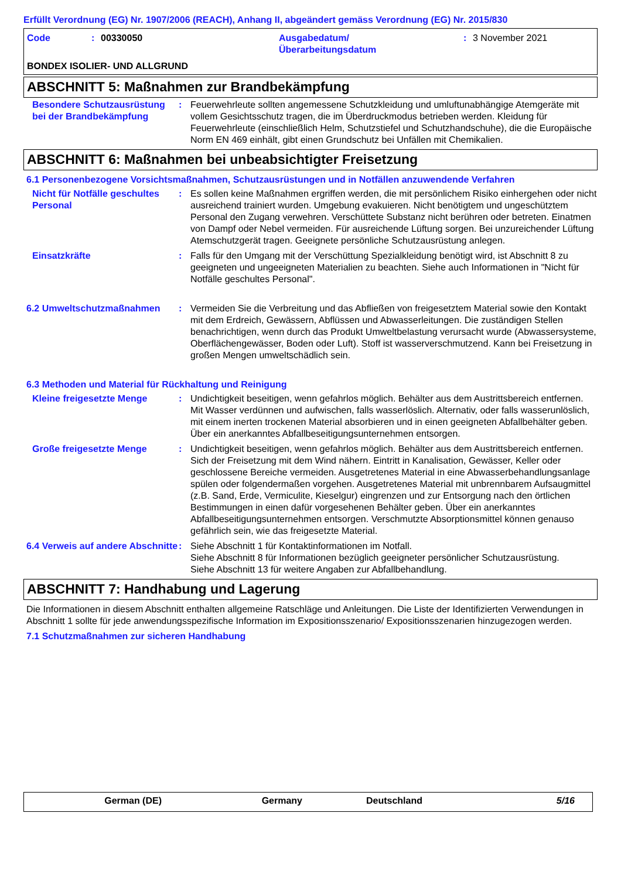Erfüllt Verordnung (EG) Nr. 1907/2006 (REACH), Anhang II, abgeändert gemäss Verordnung (EG) Nr. 2015/830
Code: 00330050 Ausgabedatum/
Überarbeitungsdatum: 3 November 2021
BONDEX ISOLIER- UND ALLGRUND
ABSCHNITT 5: Maßnahmen zur Brandbekämpfung
Besondere Schutzausrüstung bei der Brandbekämpfung
: Feuerwehrleute sollten angemessene Schutzkleidung und umluftunabhängige Atemgeräte mit vollem Gesichtsschutz tragen, die im Überdruckmodus betrieben werden. Kleidung für Feuerwehrleute (einschließlich Helm, Schutzstiefel und Schutzhandschuhe), die die Europäische Norm EN 469 einhält, gibt einen Grundschutz bei Unfällen mit Chemikalien.
ABSCHNITT 6: Maßnahmen bei unbeabsichtigter Freisetzung
6.1 Personenbezogene Vorsichtsmaßnahmen, Schutzausrüstungen und in Notfällen anzuwendende Verfahren
Nicht für Notfälle geschultes Personal
: Es sollen keine Maßnahmen ergriffen werden, die mit persönlichem Risiko einhergehen oder nicht ausreichend trainiert wurden. Umgebung evakuieren. Nicht benötigtem und ungeschütztem Personal den Zugang verwehren. Verschüttete Substanz nicht berühren oder betreten. Einatmen von Dampf oder Nebel vermeiden. Für ausreichende Lüftung sorgen. Bei unzureichender Lüftung Atemschutzgerät tragen. Geeignete persönliche Schutzausrüstung anlegen.
Einsatzkräfte : Falls für den Umgang mit der Verschüttung Spezialkleidung benötigt wird, ist Abschnitt 8 zu geeigneten und ungeeigneten Materialien zu beachten. Siehe auch Informationen in "Nicht für Notfälle geschultes Personal".
6.2 Umweltschutzmaßnahmen : Vermeiden Sie die Verbreitung und das Abfließen von freigesetztem Material sowie den Kontakt mit dem Erdreich, Gewässern, Abflüssen und Abwasserleitungen. Die zuständigen Stellen benachrichtigen, wenn durch das Produkt Umweltbelastung verursacht wurde (Abwassersysteme, Oberflächengewässer, Boden oder Luft). Stoff ist wasserverschmutzend. Kann bei Freisetzung in großen Mengen umweltschädlich sein.
6.3 Methoden und Material für Rückhaltung und Reinigung
Kleine freigesetzte Menge : Undichtigkeit beseitigen, wenn gefahrlos möglich. Behälter aus dem Austrittsbereich entfernen. Mit Wasser verdünnen und aufwischen, falls wasserlöslich. Alternativ, oder falls wasserunlöslich, mit einem inerten trockenen Material absorbieren und in einen geeigneten Abfallbehälter geben. Über ein anerkanntes Abfallbeseitigungsunternehmen entsorgen.
Große freigesetzte Menge : Undichtigkeit beseitigen, wenn gefahrlos möglich. Behälter aus dem Austrittsbereich entfernen. Sich der Freisetzung mit dem Wind nähern. Eintritt in Kanalisation, Gewässer, Keller oder geschlossene Bereiche vermeiden. Ausgetretenes Material in eine Abwasserbehandlungsanlage spülen oder folgendermaßen vorgehen. Ausgetretenes Material mit unbrennbarem Aufsaugmittel (z.B. Sand, Erde, Vermiculite, Kieselgur) eingrenzen und zur Entsorgung nach den örtlichen Bestimmungen in einen dafür vorgesehenen Behälter geben. Über ein anerkanntes Abfallbeseitigungsunternehmen entsorgen. Verschmutzte Absorptionsmittel können genauso gefährlich sein, wie das freigesetzte Material.
6.4 Verweis auf andere Abschnitte
: Siehe Abschnitt 1 für Kontaktinformationen im Notfall.
Siehe Abschnitt 8 für Informationen bezüglich geeigneter persönlicher Schutzausrüstung.
Siehe Abschnitt 13 für weitere Angaben zur Abfallbehandlung.
ABSCHNITT 7: Handhabung und Lagerung
Die Informationen in diesem Abschnitt enthalten allgemeine Ratschläge und Anleitungen. Die Liste der Identifizierten Verwendungen in Abschnitt 1 sollte für jede anwendungsspezifische Information im Expositionsszenario/ Expositionsszenarien hinzugezogen werden.
7.1 Schutzmaßnahmen zur sicheren Handhabung
German (DE) Germany Deutschland 5/16